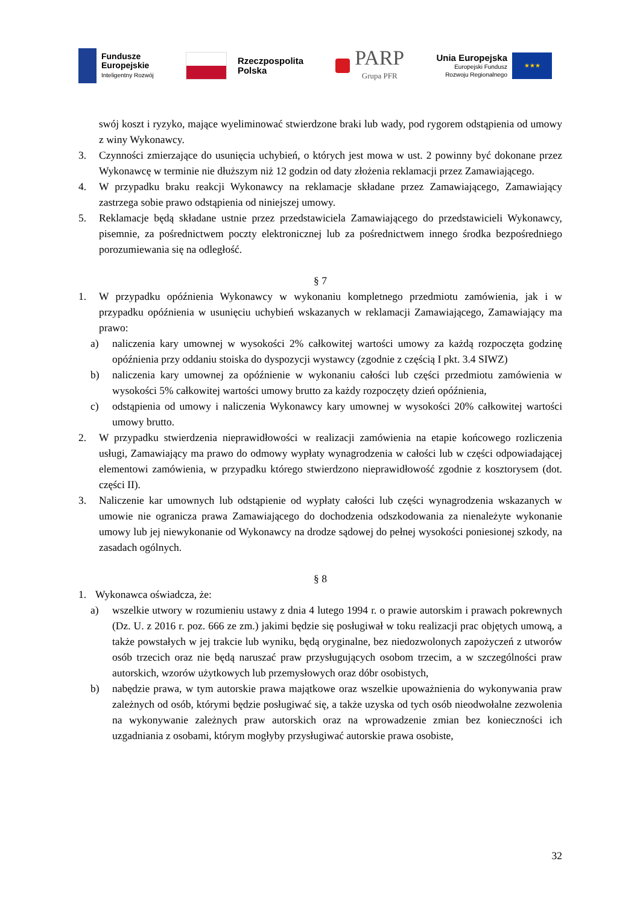Fundusze
Europejskie
Inteligentny Rozwój
Rzeczpospolita
Polska
PARP
Grupa PFR
Unia Europejska
Europejski Fundusz
Rozwoju Regionalnego
★★★
swój koszt i ryzyko, mające wyeliminować stwierdzone braki lub wady, pod rygorem odstąpienia od umowy z winy Wykonawcy.
3. Czynności zmierzające do usunięcia uchybień, o których jest mowa w ust. 2 powinny być dokonane przez Wykonawcę w terminie nie dłuższym niż 12 godzin od daty złożenia reklamacji przez Zamawiającego.
4. W przypadku braku reakcji Wykonawcy na reklamacje składane przez Zamawiającego, Zamawiający zastrzega sobie prawo odstąpienia od niniejszej umowy.
5. Reklamacje będą składane ustnie przez przedstawiciela Zamawiającego do przedstawicieli Wykonawcy, pisemnie, za pośrednictwem poczty elektronicznej lub za pośrednictwem innego środka bezpośredniego porozumiewania się na odległość.
§ 7
1. W przypadku opóźnienia Wykonawcy w wykonaniu kompletnego przedmiotu zamówienia, jak i w przypadku opóźnienia w usunięciu uchybień wskazanych w reklamacji Zamawiającego, Zamawiający ma prawo:
a) naliczenia kary umownej w wysokości 2% całkowitej wartości umowy za każdą rozpoczęta godzinę opóźnienia przy oddaniu stoiska do dyspozycji wystawcy (zgodnie z częścią I pkt. 3.4 SIWZ)
b) naliczenia kary umownej za opóźnienie w wykonaniu całości lub części przedmiotu zamówienia w wysokości 5% całkowitej wartości umowy brutto za każdy rozpoczęty dzień opóźnienia,
c) odstąpienia od umowy i naliczenia Wykonawcy kary umownej w wysokości 20% całkowitej wartości umowy brutto.
2. W przypadku stwierdzenia nieprawidłowości w realizacji zamówienia na etapie końcowego rozliczenia usługi, Zamawiający ma prawo do odmowy wypłaty wynagrodzenia w całości lub w części odpowiadającej elementowi zamówienia, w przypadku którego stwierdzono nieprawidłowość zgodnie z kosztorysem (dot. części II).
3. Naliczenie kar umownych lub odstąpienie od wypłaty całości lub części wynagrodzenia wskazanych w umowie nie ogranicza prawa Zamawiającego do dochodzenia odszkodowania za nienależyte wykonanie umowy lub jej niewykonanie od Wykonawcy na drodze sądowej do pełnej wysokości poniesionej szkody, na zasadach ogólnych.
§ 8
1. Wykonawca oświadcza, że:
a) wszelkie utwory w rozumieniu ustawy z dnia 4 lutego 1994 r. o prawie autorskim i prawach pokrewnych (Dz. U. z 2016 r. poz. 666 ze zm.) jakimi będzie się posługiwał w toku realizacji prac objętych umową, a także powstałych w jej trakcie lub wyniku, będą oryginalne, bez niedozwolonych zapożyczeń z utworów osób trzecich oraz nie będą naruszać praw przysługujących osobom trzecim, a w szczególności praw autorskich, wzorów użytkowych lub przemysłowych oraz dóbr osobistych,
b) nabędzie prawa, w tym autorskie prawa majątkowe oraz wszelkie upoważnienia do wykonywania praw zależnych od osób, którymi będzie posługiwać się, a także uzyska od tych osób nieodwołalne zezwolenia na wykonywanie zależnych praw autorskich oraz na wprowadzenie zmian bez konieczności ich uzgadniania z osobami, którym mogłyby przysługiwać autorskie prawa osobiste,
32